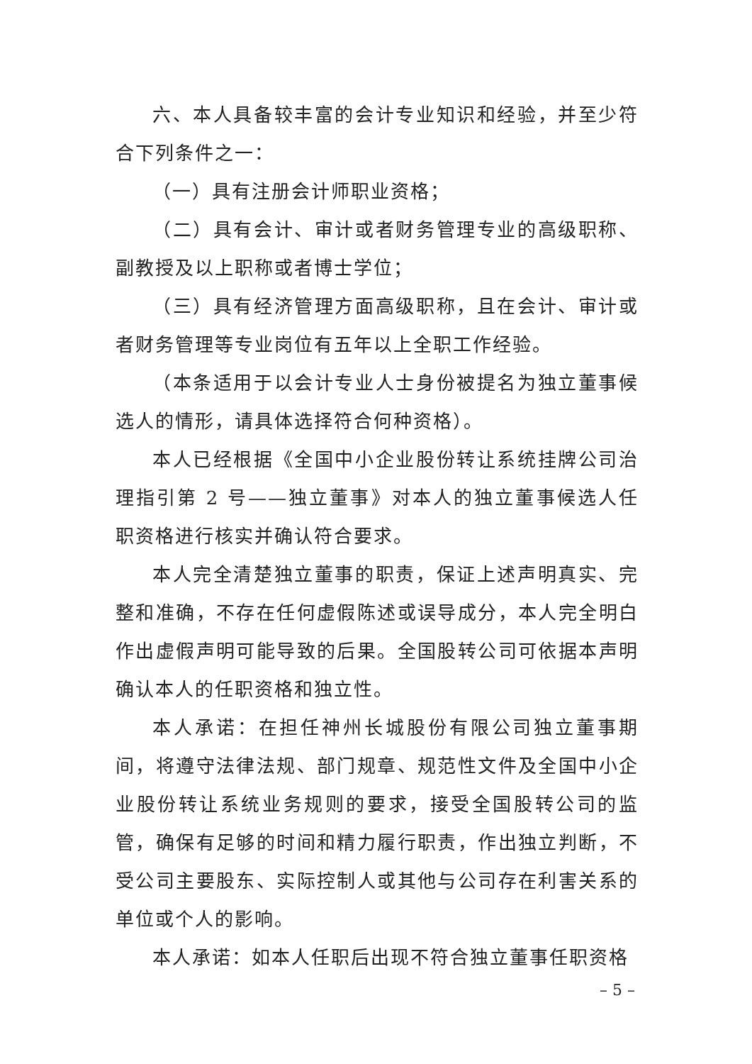六、本人具备较丰富的会计专业知识和经验，并至少符合下列条件之一：
（一）具有注册会计师职业资格；
（二）具有会计、审计或者财务管理专业的高级职称、副教授及以上职称或者博士学位；
（三）具有经济管理方面高级职称，且在会计、审计或者财务管理等专业岗位有五年以上全职工作经验。
（本条适用于以会计专业人士身份被提名为独立董事候选人的情形，请具体选择符合何种资格）。
本人已经根据《全国中小企业股份转让系统挂牌公司治理指引第 2 号——独立董事》对本人的独立董事候选人任职资格进行核实并确认符合要求。
本人完全清楚独立董事的职责，保证上述声明真实、完整和准确，不存在任何虚假陈述或误导成分，本人完全明白作出虚假声明可能导致的后果。全国股转公司可依据本声明确认本人的任职资格和独立性。
本人承诺：在担任神州长城股份有限公司独立董事期间，将遵守法律法规、部门规章、规范性文件及全国中小企业股份转让系统业务规则的要求，接受全国股转公司的监管，确保有足够的时间和精力履行职责，作出独立判断，不受公司主要股东、实际控制人或其他与公司存在利害关系的单位或个人的影响。
本人承诺：如本人任职后出现不符合独立董事任职资格
– 5 –